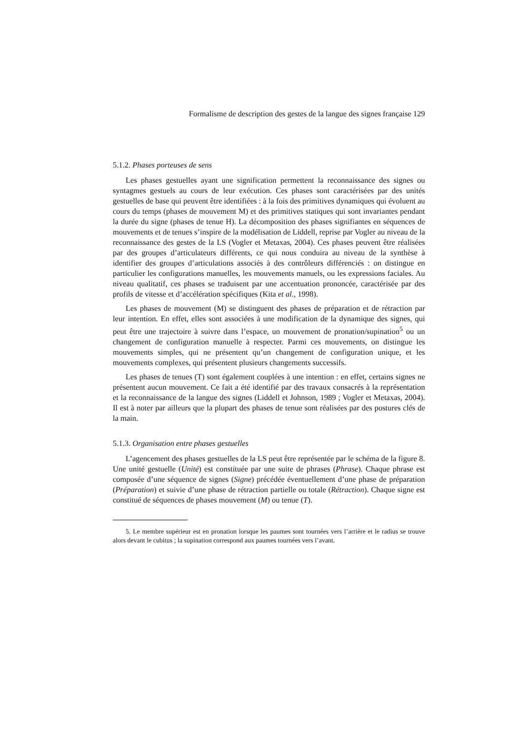Formalisme de description des gestes de la langue des signes française 129
5.1.2. Phases porteuses de sens
Les phases gestuelles ayant une signification permettent la reconnaissance des signes ou syntagmes gestuels au cours de leur exécution. Ces phases sont caractérisées par des unités gestuelles de base qui peuvent être identifiées : à la fois des primitives dynamiques qui évoluent au cours du temps (phases de mouvement M) et des primitives statiques qui sont invariantes pendant la durée du signe (phases de tenue H). La décomposition des phases signifiantes en séquences de mouvements et de tenues s’inspire de la modélisation de Liddell, reprise par Vogler au niveau de la reconnaissance des gestes de la LS (Vogler et Metaxas, 2004). Ces phases peuvent être réalisées par des groupes d’articulateurs différents, ce qui nous conduira au niveau de la synthèse à identifier des groupes d’articulations associés à des contrôleurs différenciés : on distingue en particulier les configurations manuelles, les mouvements manuels, ou les expressions faciales. Au niveau qualitatif, ces phases se traduisent par une accentuation prononcée, caractérisée par des profils de vitesse et d’accélération spécifiques (Kita et al., 1998).
Les phases de mouvement (M) se distinguent des phases de préparation et de rétraction par leur intention. En effet, elles sont associées à une modification de la dynamique des signes, qui peut être une trajectoire à suivre dans l’espace, un mouvement de pronation/supination<sup>5</sup> ou un changement de configuration manuelle à respecter. Parmi ces mouvements, on distingue les mouvements simples, qui ne présentent qu’un changement de configuration unique, et les mouvements complexes, qui présentent plusieurs changements successifs.
Les phases de tenues (T) sont également couplées à une intention : en effet, certains signes ne présentent aucun mouvement. Ce fait a été identifié par des travaux consacrés à la représentation et la reconnaissance de la langue des signes (Liddell et Johnson, 1989 ; Vogler et Metaxas, 2004). Il est à noter par ailleurs que la plupart des phases de tenue sont réalisées par des postures clés de la main.
5.1.3. Organisation entre phases gestuelles
L’agencement des phases gestuelles de la LS peut être représentée par le schéma de la figure 8. Une unité gestuelle (Unité) est constituée par une suite de phrases (Phrase). Chaque phrase est composée d’une séquence de signes (Signe) précédée éventuellement d’une phase de préparation (Préparation) et suivie d’une phase de rétraction partielle ou totale (Rétraction). Chaque signe est constitué de séquences de phases mouvement (M) ou tenue (T).
5. Le membre supérieur est en pronation lorsque les paumes sont tournées vers l’arrière et le radius se trouve alors devant le cubitus ; la supination correspond aux paumes tournées vers l’avant.